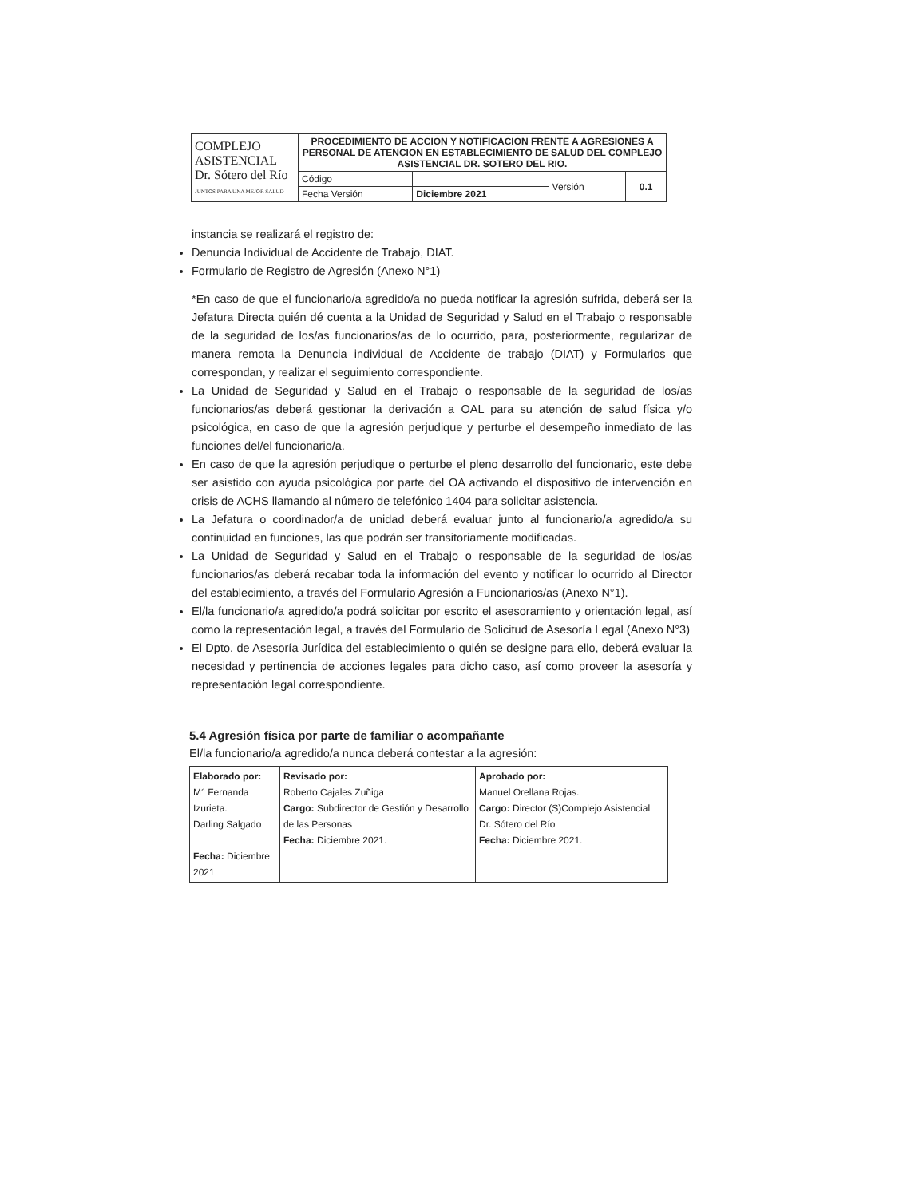| COMPLEJO ASISTENCIAL Dr. Sótero del Río JUNTOS PARA UNA MEJOR SALUD | PROCEDIMIENTO DE ACCION Y NOTIFICACION FRENTE A AGRESIONES A PERSONAL DE ATENCION EN ESTABLECIMIENTO DE SALUD DEL COMPLEJO ASISTENCIAL DR. SOTERO DEL RIO. | | | |
| | Código | | Versión | 0.1 |
| | Fecha Versión | Diciembre 2021 | | |
instancia se realizará el registro de:
Denuncia Individual de Accidente de Trabajo, DIAT.
Formulario de Registro de Agresión (Anexo N°1)
*En caso de que el funcionario/a agredido/a no pueda notificar la agresión sufrida, deberá ser la Jefatura Directa quién dé cuenta a la Unidad de Seguridad y Salud en el Trabajo o responsable de la seguridad de los/as funcionarios/as de lo ocurrido, para, posteriormente, regularizar de manera remota la Denuncia individual de Accidente de trabajo (DIAT) y Formularios que correspondan, y realizar el seguimiento correspondiente.
La Unidad de Seguridad y Salud en el Trabajo o responsable de la seguridad de los/as funcionarios/as deberá gestionar la derivación a OAL para su atención de salud física y/o psicológica, en caso de que la agresión perjudique y perturbe el desempeño inmediato de las funciones del/el funcionario/a.
En caso de que la agresión perjudique o perturbe el pleno desarrollo del funcionario, este debe ser asistido con ayuda psicológica por parte del OA activando el dispositivo de intervención en crisis de ACHS llamando al número de telefónico 1404 para solicitar asistencia.
La Jefatura o coordinador/a de unidad deberá evaluar junto al funcionario/a agredido/a su continuidad en funciones, las que podrán ser transitoriamente modificadas.
La Unidad de Seguridad y Salud en el Trabajo o responsable de la seguridad de los/as funcionarios/as deberá recabar toda la información del evento y notificar lo ocurrido al Director del establecimiento, a través del Formulario Agresión a Funcionarios/as (Anexo N°1).
El/la funcionario/a agredido/a podrá solicitar por escrito el asesoramiento y orientación legal, así como la representación legal, a través del Formulario de Solicitud de Asesoría Legal (Anexo N°3)
El Dpto. de Asesoría Jurídica del establecimiento o quién se designe para ello, deberá evaluar la necesidad y pertinencia de acciones legales para dicho caso, así como proveer la asesoría y representación legal correspondiente.
5.4 Agresión física por parte de familiar o acompañante
El/la funcionario/a agredido/a nunca deberá contestar a la agresión:
| Elaborado por: M° Fernanda Izurieta. Darling Salgado Fecha: Diciembre 2021 | Revisado por: Roberto Cajales Zuñiga Cargo: Subdirector de Gestión y Desarrollo de las Personas Fecha: Diciembre 2021. | Aprobado por: Manuel Orellana Rojas. Cargo: Director (S)Complejo Asistencial Dr. Sótero del Río Fecha: Diciembre 2021. |